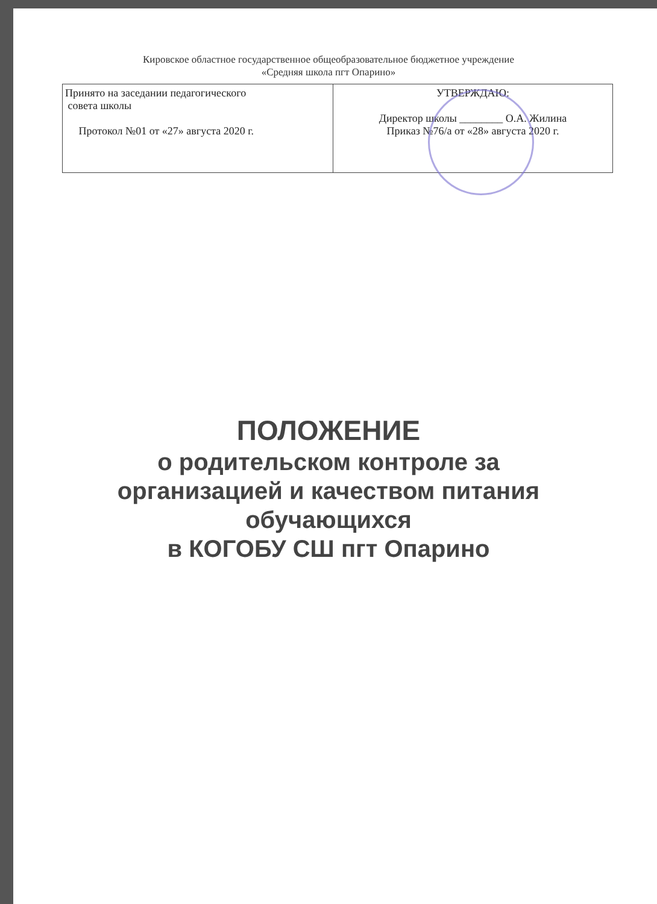Кировское областное государственное общеобразовательное бюджетное учреждение
«Средняя школа пгт Опарино»
| Принято на заседании педагогического совета школы Протокол №01 от «27» августа 2020 г. | УТВЕРЖДАЮ: Директор школы ________ О.А. Жилина Приказ №76/а от «28» августа 2020 г. |
ПОЛОЖЕНИЕ
о родительском контроле за
организацией и качеством питания
обучающихся
в КОГОБУ СШ пгт Опарино